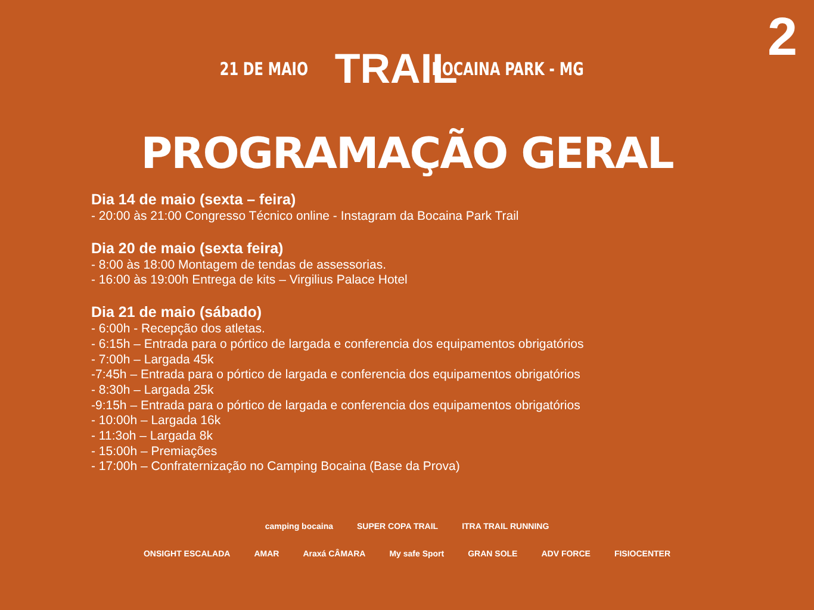2
21 DE MAIO TRAIL BOCAINA PARK - MG
PROGRAMAÇÃO GERAL
Dia 14 de maio (sexta – feira)
- 20:00 às 21:00 Congresso Técnico online - Instagram da Bocaina Park Trail
Dia 20 de maio (sexta feira)
- 8:00 às 18:00 Montagem de tendas de assessorias.
- 16:00 às 19:00h Entrega de kits – Virgilius Palace Hotel
Dia 21 de maio (sábado)
- 6:00h - Recepção dos atletas.
- 6:15h – Entrada para o pórtico de largada e conferencia dos equipamentos obrigatórios
- 7:00h – Largada 45k
-7:45h – Entrada para o pórtico de largada e conferencia dos equipamentos obrigatórios
- 8:30h – Largada 25k
-9:15h – Entrada para o pórtico de largada e conferencia dos equipamentos obrigatórios
- 10:00h – Largada 16k
- 11:3oh – Largada 8k
- 15:00h – Premiações
- 17:00h – Confraternização no Camping Bocaina (Base da Prova)
camping bocaina SUPER COPA TRAIL ITRA TRAIL RUNNING
ONSIGHT ESCALADA AMAR Araxá CÂMARA My safe Sport GRAN SOLE ADV FORCE FISIOCENTER